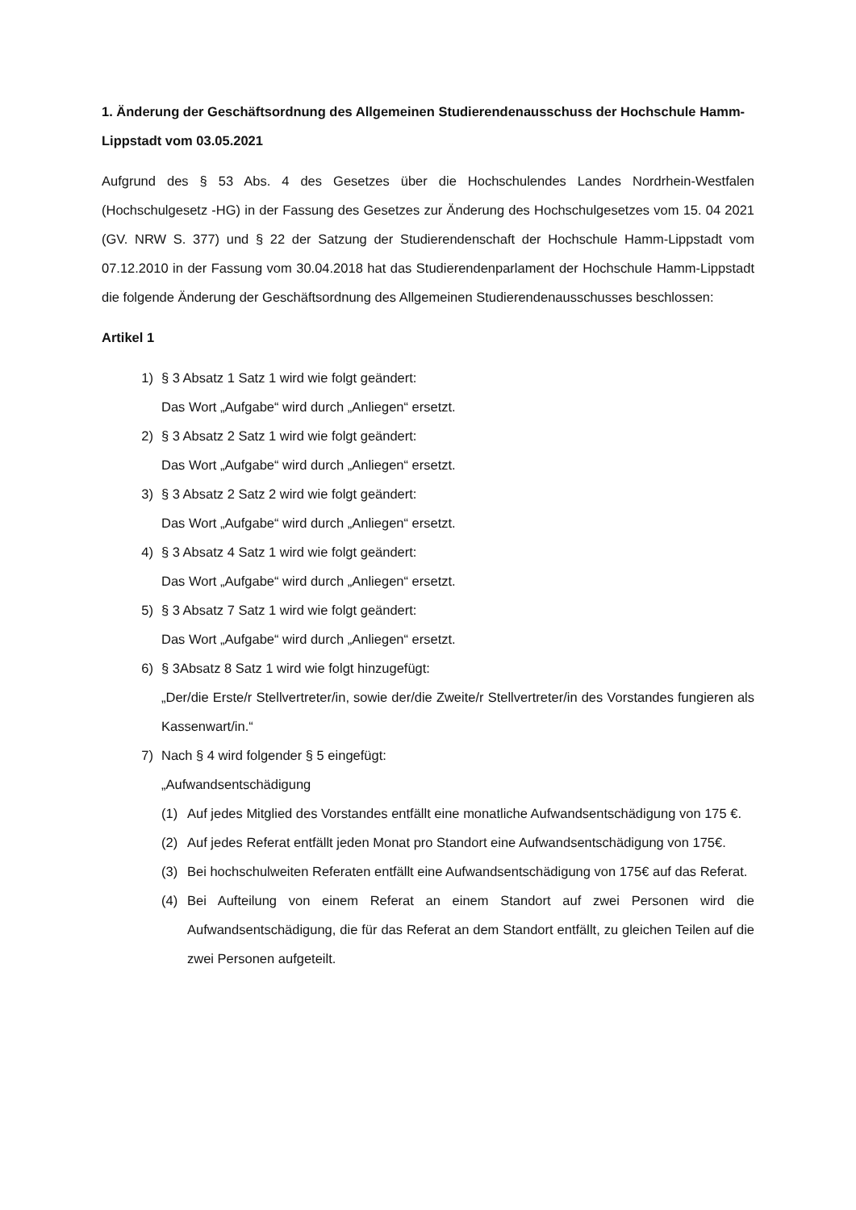1. Änderung der Geschäftsordnung des Allgemeinen Studierendenausschuss der Hochschule Hamm-Lippstadt vom 03.05.2021
Aufgrund des § 53 Abs. 4 des Gesetzes über die Hochschulendes Landes Nordrhein-Westfalen (Hochschulgesetz -HG) in der Fassung des Gesetzes zur Änderung des Hochschulgesetzes vom 15. 04 2021 (GV. NRW S. 377) und § 22 der Satzung der Studierendenschaft der Hochschule Hamm-Lippstadt vom 07.12.2010 in der Fassung vom 30.04.2018 hat das Studierendenparlament der Hochschule Hamm-Lippstadt die folgende Änderung der Geschäftsordnung des Allgemeinen Studierendenausschusses beschlossen:
Artikel 1
1) § 3 Absatz 1 Satz 1 wird wie folgt geändert:
Das Wort „Aufgabe“ wird durch „Anliegen“ ersetzt.
2) § 3 Absatz 2 Satz 1 wird wie folgt geändert:
Das Wort „Aufgabe“ wird durch „Anliegen“ ersetzt.
3) § 3 Absatz 2 Satz 2 wird wie folgt geändert:
Das Wort „Aufgabe“ wird durch „Anliegen“ ersetzt.
4) § 3 Absatz 4 Satz 1 wird wie folgt geändert:
Das Wort „Aufgabe“ wird durch „Anliegen“ ersetzt.
5) § 3 Absatz 7 Satz 1 wird wie folgt geändert:
Das Wort „Aufgabe“ wird durch „Anliegen“ ersetzt.
6) § 3Absatz 8 Satz 1 wird wie folgt hinzugefügt:
„Der/die Erste/r Stellvertreter/in, sowie der/die Zweite/r Stellvertreter/in des Vorstandes fungieren als Kassenwart/in.“
7) Nach § 4 wird folgender § 5 eingefügt:
„Aufwandsentschädigung
(1) Auf jedes Mitglied des Vorstandes entfällt eine monatliche Aufwandsentschädigung von 175 €.
(2) Auf jedes Referat entfällt jeden Monat pro Standort eine Aufwandsentschädigung von 175€.
(3) Bei hochschulweiten Referaten entfällt eine Aufwandsentschädigung von 175€ auf das Referat.
(4) Bei Aufteilung von einem Referat an einem Standort auf zwei Personen wird die Aufwandsentschädigung, die für das Referat an dem Standort entfällt, zu gleichen Teilen auf die zwei Personen aufgeteilt.